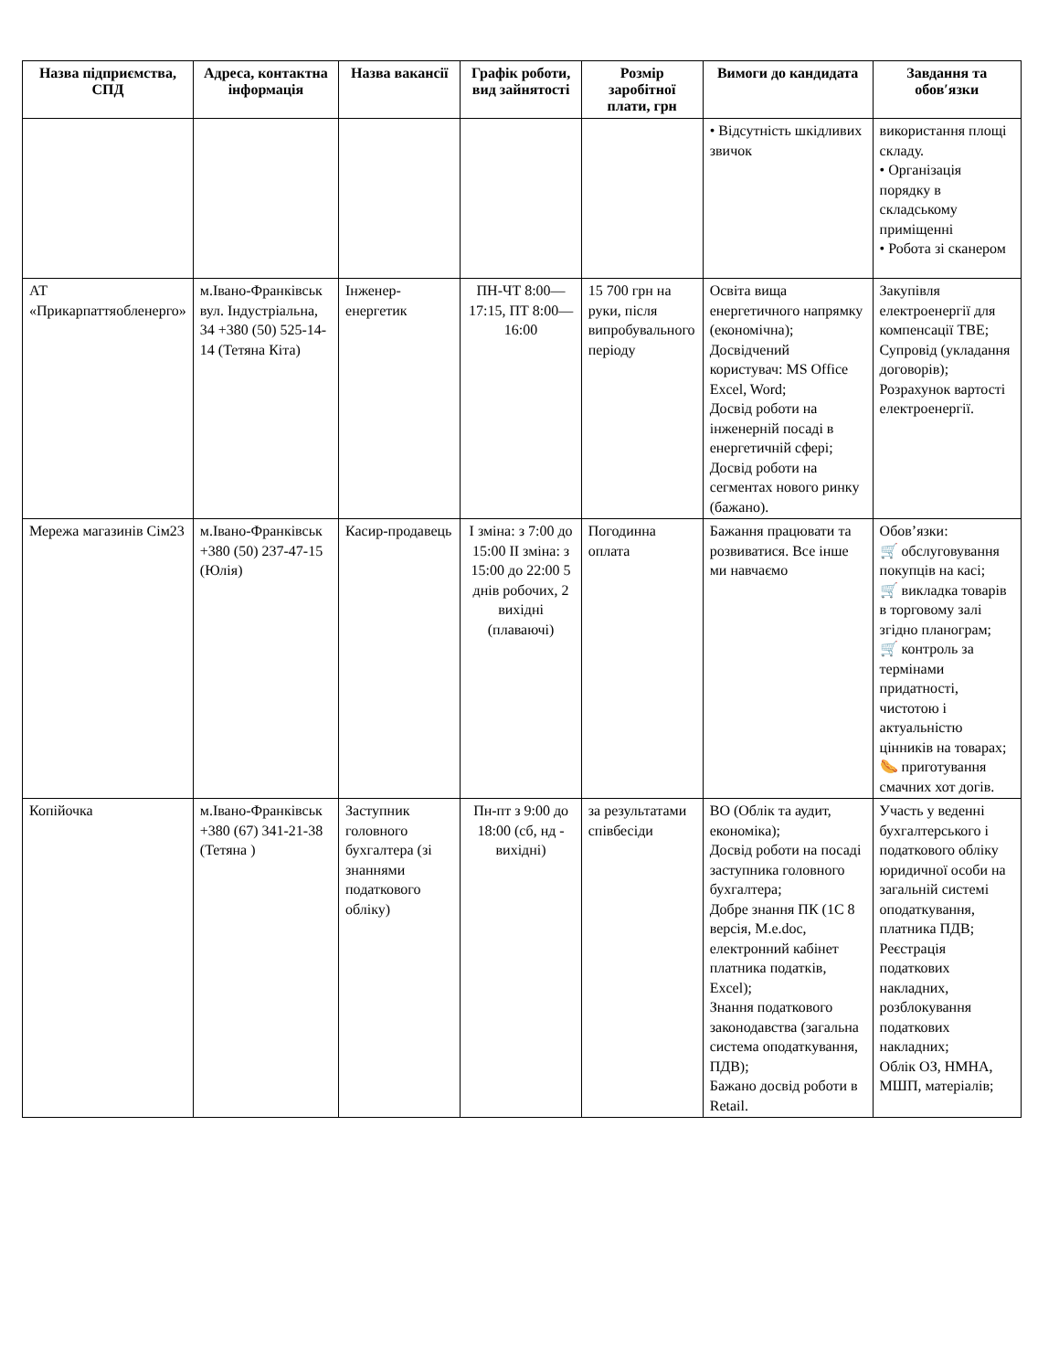| Назва підприємства, СПД | Адреса, контактна інформація | Назва вакансії | Графік роботи, вид зайнятості | Розмір заробітної плати, грн | Вимоги до кандидата | Завдання та обов′язки |
| --- | --- | --- | --- | --- | --- | --- |
| | | | | | • Відсутність шкідливих звичок | використання площі складу. • Організація порядку в складському приміщенні • Робота зі сканером |
| АТ «Прикарпаттяобленерго» | м.Івано-Франківськ вул. Індустріальна, 34 +380 (50) 525-14-14 (Тетяна Кіта) | Інженер-енергетик | ПН-ЧТ 8:00—17:15, ПТ 8:00—16:00 | 15 700 грн на руки, після випробувального періоду | Освіта вища енергетичного напрямку (економічна); Досвідчений користувач: MS Office Excel, Word; Досвід роботи на інженерній посаді в енергетичній сфері; Досвід роботи на сегментах нового ринку (бажано). | Закупівля електроенергії для компенсації ТВЕ; Супровід (укладання договорів); Розрахунок вартості електроенергії. |
| Мережа магазинів Сім23 | м.Івано-Франківськ +380 (50) 237-47-15 (Юлія) | Касир-продавець | І зміна: з 7:00 до 15:00 ІІ зміна: з 15:00 до 22:00 5 днів робочих, 2 вихідні (плаваючі) | Погодинна оплата | Бажання працювати та розвиватися. Все інше ми навчаємо | Обов’язки: 🛒 обслуговування покупців на касі; 🛒 викладка товарів в торговому залі згідно планограм; 🛒 контроль за термінами придатності, чистотою і актуальністю цінників на товарах; 🌭 приготування смачних хот догів. |
| Копійочка | м.Івано-Франківськ +380 (67) 341-21-38 (Тетяна ) | Заступник головного бухгалтера (зі знаннями податкового обліку) | Пн-пт з 9:00 до 18:00 (сб, нд - вихідні) | за результатами співбесіди | ВО (Облік та аудит, економіка); Досвід роботи на посаді заступника головного бухгалтера; Добре знання ПК (1С 8 версія, M.e.doc, електронний кабінет платника податків, Excel); Знання податкового законодавства (загальна система оподаткування, ПДВ); Бажано досвід роботи в Retail. | Участь у веденні бухгалтерського і податкового обліку юридичної особи на загальній системі оподаткування, платника ПДВ; Реєстрація податкових накладних, розблокування податкових накладних; Облік ОЗ, НМНА, МШП, матеріалів; |